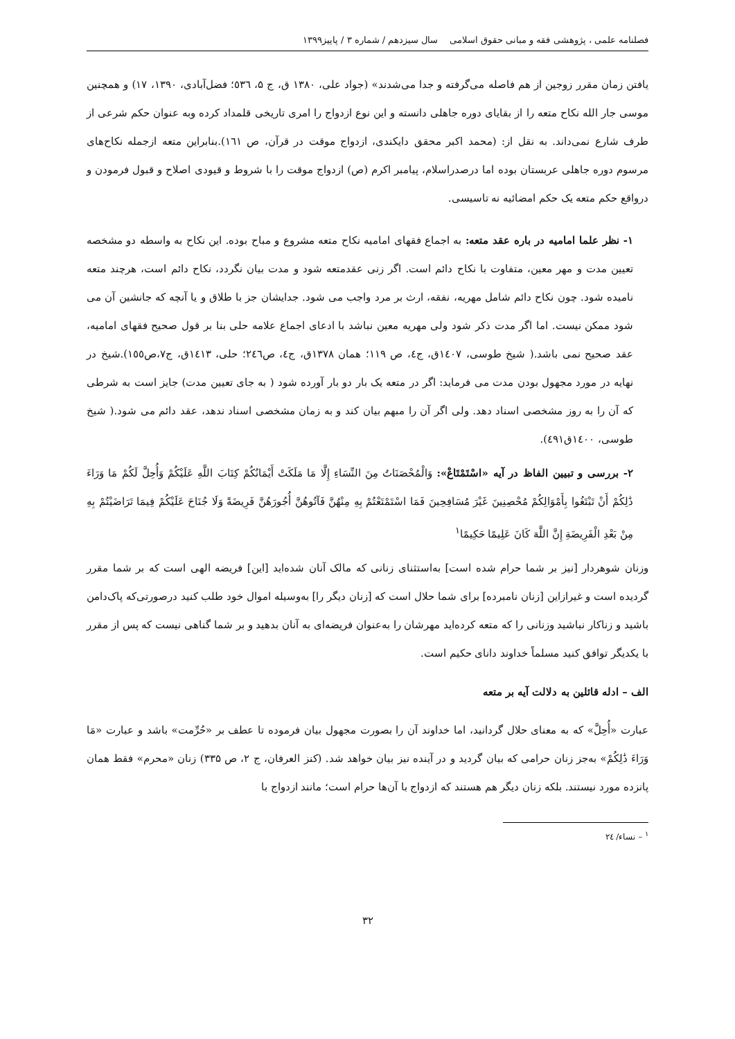فصلنامه علمی ، پژوهشی فقه و مبانی حقوق اسلامی سال سیزدهم / شماره ۳ / پاییز۱۳۹۹
یافتن زمان مقرر زوجین از هم فاصله می‌گرفته و جدا می‌شدند» (جواد علی، ۱۳۸۰ ق، ج ۵، ٥٣٦؛ فضل‌آبادی، ۱۳۹۰، ۱۷) و همچنین موسی جار الله نکاح متعه را از بقایای دوره جاهلی دانسته و این نوع ازدواج را امری تاریخی قلمداد کرده وبه عنوان حکم شرعی از طرف شارع نمی‌داند. به نقل از: (محمد اکبر محقق دایکندی، ازدواج موقت در قرآن، ص ١٦١).بنابراین متعه ازجمله نکاح‌های مرسوم دوره جاهلی عربستان بوده اما درصدراسلام، پیامبر اکرم (ص) ازدواج موقت را با شروط و قیودی اصلاح و قبول فرمودن و درواقع حکم متعه یک حکم امضائیه نه تاسیسی.
۱- نظر علما امامیه در باره عقد متعه: به اجماع فقهای امامیه نکاح متعه مشروع و مباح بوده. این نکاح به واسطه دو مشخصه تعیین مدت و مهر معین، متفاوت با نکاح دائم است. اگر زنی عقدمتعه شود و مدت بیان نگردد، نکاح دائم است، هرچند متعه نامیده شود. چون نکاح دائم شامل مهریه، نفقه، ارث بر مرد واجب می شود. جدایشان جز با طلاق و یا آنچه که جانشین آن می شود ممکن نیست. اما اگر مدت ذکر شود ولی مهریه معین نباشد با ادعای اجماع علامه حلی بنا بر قول صحیح فقهای امامیه، عقد صحیح نمی باشد.( شیخ طوسی، ١٤٠٧ق، ج٤، ص ١١٩؛ همان ١٣٧٨ق، ج٤، ص٢٤٦؛ حلی، ١٤١٣ق، ج٧،ص١٥٥).شیخ در نهایه در مورد مجهول بودن مدت می فرماید: اگر در متعه یک بار دو بار آورده شود ( به جای تعیین مدت) جایز است به شرطی که آن را به روز مشخصی اسناد دهد. ولی اگر آن را مبهم بیان کند و به زمان مشخصی اسناد ندهد، عقد دائم می شود.( شیخ طوسی، ١٤٠٠ق٤٩١).
۲- بررسی و تبیین الفاظ در آیه «اسْتَمْتَاعْ»: وَالْمُحْصَنَاتُ مِنَ النِّسَاءِ إِلَّا مَا مَلَكَتْ أَيْمَانُكُمْ كِتَابَ اللَّهِ عَلَيْكُمْ وَأُحِلَّ لَكُمْ مَا وَرَاءَ ذَٰلِكُمْ أَنْ تَبْتَغُوا بِأَمْوَالِكُمْ مُحْصِنِينَ غَيْرَ مُسَافِحِينَ فَمَا اسْتَمْتَعْتُمْ بِهِ مِنْهُنَّ فَآتُوهُنَّ أُجُورَهُنَّ فَرِيضَةً وَلَا جُنَاحَ عَلَيْكُمْ فِيمَا تَرَاضَيْتُمْ بِهِ مِنْ بَعْدِ الْفَرِيضَةِ إِنَّ اللَّهَ كَانَ عَلِيمًا حَكِيمًا<sup>۱</sup>
وزنان شوهردار [نیز بر شما حرام شده است] به‌استثنای زنانی که مالک آنان شده‌اید [این] فریضه الهی است که بر شما مقرر گردیده است و غیرازاین [زنان نامبرده] برای شما حلال است که [زنان دیگر را] به‌وسیله اموال خود طلب کنید درصورتی‌که پاک‌دامن باشید و زناکار نباشید وزنانی را که متعه کرده‌اید مهرشان را به‌عنوان فریضه‌ای به آنان بدهید و بر شما گناهی نیست که پس از مقرر با یکدیگر توافق کنید مسلماً خداوند دانای حکیم است.
الف – ادله قائلین به دلالت آیه بر متعه
عبارت «أُحِلَّ» که به معنای حلال گردانید، اما خداوند آن را بصورت مجهول بیان فرموده تا عطف بر «حُرِّمت» باشد و عبارت «مَا وَرَاءَ ذَٰلِكُمْ» به‌جز زنان حرامی که بیان گردید و در آینده نیز بیان خواهد شد. (کنز العرفان، ج ۲، ص ۳۳۵) زنان «محرم» فقط همان پانزده مورد نیستند. بلکه زنان دیگر هم هستند که ازدواج با آن‌ها حرام است؛ مانند ازدواج با
<sup>۱</sup> – نساء/ ٢٤
۳۲